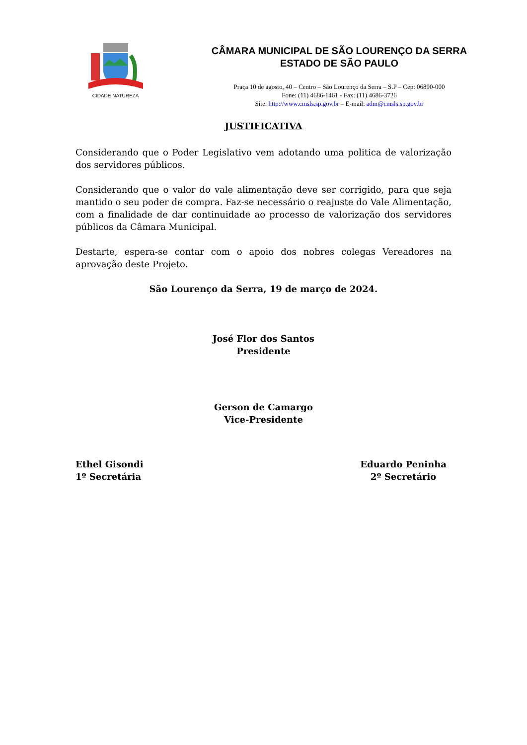CIDADE NATUREZA
CÂMARA MUNICIPAL DE SÃO LOURENÇO DA SERRA
ESTADO DE SÃO PAULO
Praça 10 de agosto, 40 – Centro – São Lourenço da Serra – S.P – Cep: 06890-000
Fone: (11) 4686-1461 - Fax: (11) 4686-3726
Site: http://www.cmsls.sp.gov.br – E-mail: adm@cmsls.sp.gov.br
JUSTIFICATIVA
Considerando que o Poder Legislativo vem adotando uma politica de valorização dos servidores públicos.
Considerando que o valor do vale alimentação deve ser corrigido, para que seja mantido o seu poder de compra. Faz-se necessário o reajuste do Vale Alimentação, com a finalidade de dar continuidade ao processo de valorização dos servidores públicos da Câmara Municipal.
Destarte, espera-se contar com o apoio dos nobres colegas Vereadores na aprovação deste Projeto.
São Lourenço da Serra, 19 de março de 2024.
José Flor dos Santos
Presidente
Gerson de Camargo
Vice-Presidente
Ethel Gisondi
1º Secretária
Eduardo Peninha
2º Secretário